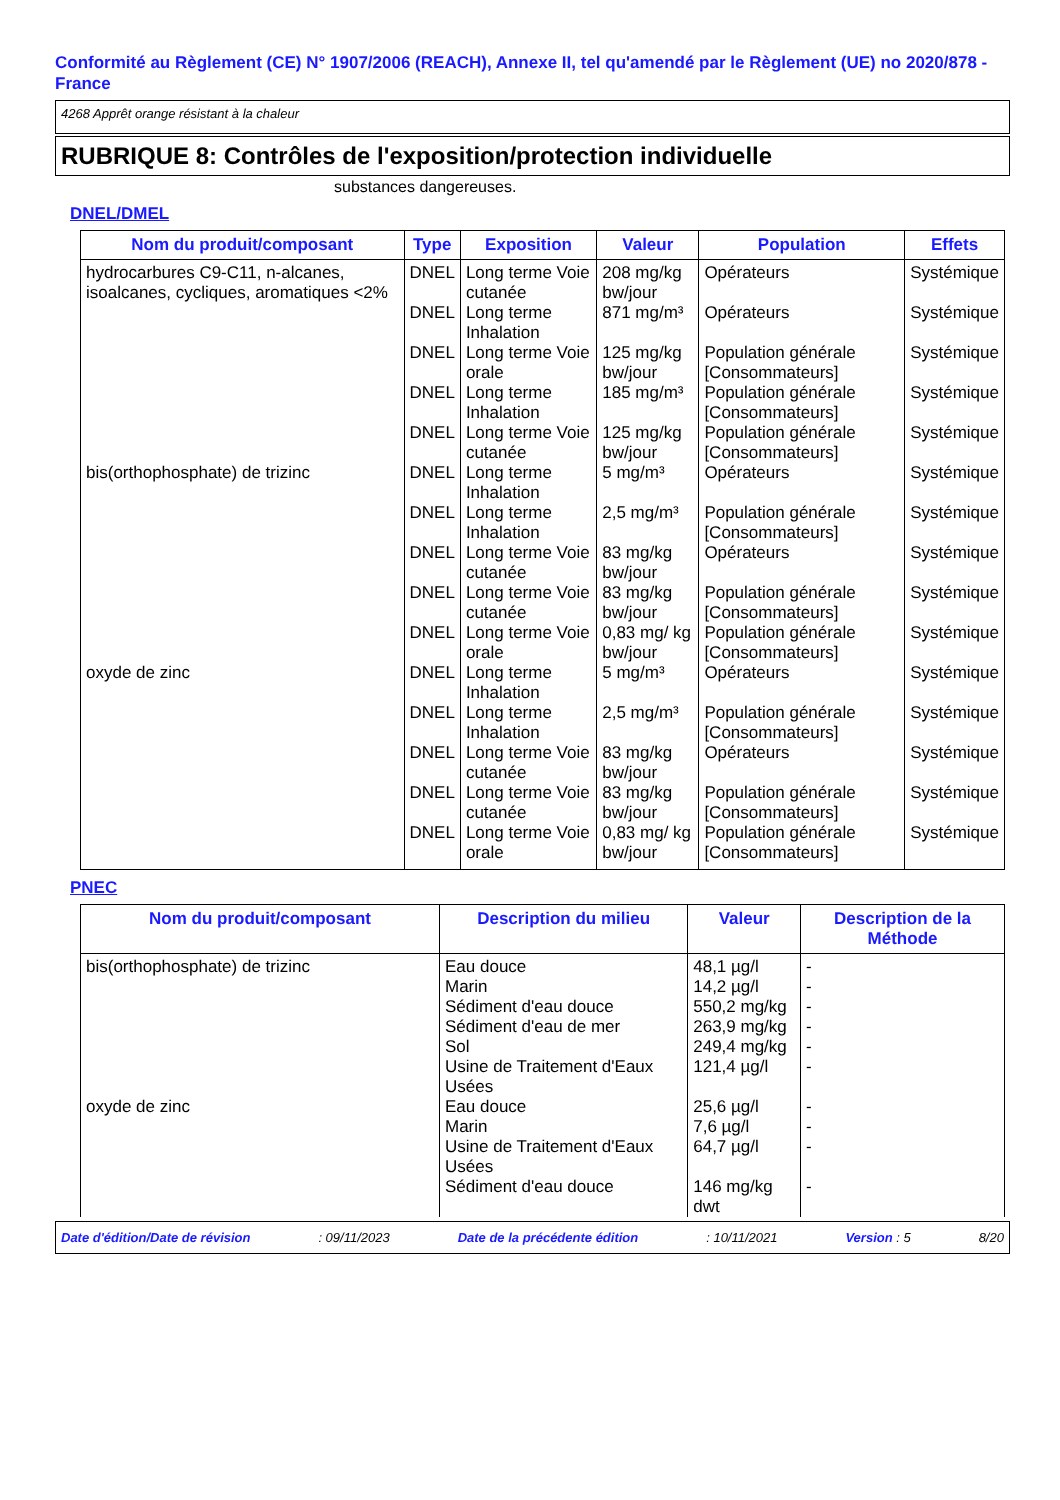Conformité au Règlement (CE) N° 1907/2006 (REACH), Annexe II, tel qu'amendé par le Règlement (UE) no 2020/878 - France
4268 Apprêt orange résistant à la chaleur
RUBRIQUE 8: Contrôles de l'exposition/protection individuelle
substances dangereuses.
DNEL/DMEL
| Nom du produit/composant | Type | Exposition | Valeur | Population | Effets |
| --- | --- | --- | --- | --- | --- |
| hydrocarbures C9-C11, n-alcanes, isoalcanes, cycliques, aromatiques <2% | DNEL | Long terme Voie cutanée | 208 mg/kg bw/jour | Opérateurs | Systémique |
| | DNEL | Long terme Inhalation | 871 mg/m³ | Opérateurs | Systémique |
| | DNEL | Long terme Voie orale | 125 mg/kg bw/jour | Population générale [Consommateurs] | Systémique |
| | DNEL | Long terme Inhalation | 185 mg/m³ | Population générale [Consommateurs] | Systémique |
| | DNEL | Long terme Voie cutanée | 125 mg/kg bw/jour | Population générale [Consommateurs] | Systémique |
| bis(orthophosphate) de trizinc | DNEL | Long terme Inhalation | 5 mg/m³ | Opérateurs | Systémique |
| | DNEL | Long terme Inhalation | 2,5 mg/m³ | Population générale [Consommateurs] | Systémique |
| | DNEL | Long terme Voie cutanée | 83 mg/kg bw/jour | Opérateurs | Systémique |
| | DNEL | Long terme Voie cutanée | 83 mg/kg bw/jour | Population générale [Consommateurs] | Systémique |
| | DNEL | Long terme Voie orale | 0,83 mg/ kg bw/jour | Population générale [Consommateurs] | Systémique |
| oxyde de zinc | DNEL | Long terme Inhalation | 5 mg/m³ | Opérateurs | Systémique |
| | DNEL | Long terme Inhalation | 2,5 mg/m³ | Population générale [Consommateurs] | Systémique |
| | DNEL | Long terme Voie cutanée | 83 mg/kg bw/jour | Opérateurs | Systémique |
| | DNEL | Long terme Voie cutanée | 83 mg/kg bw/jour | Population générale [Consommateurs] | Systémique |
| | DNEL | Long terme Voie orale | 0,83 mg/ kg bw/jour | Population générale [Consommateurs] | Systémique |
PNEC
| Nom du produit/composant | Description du milieu | Valeur | Description de la Méthode |
| --- | --- | --- | --- |
| bis(orthophosphate) de trizinc | Eau douce Marin Sédiment d'eau douce Sédiment d'eau de mer Sol Usine de Traitement d'Eaux Usées | 48,1 µg/l 14,2 µg/l 550,2 mg/kg 263,9 mg/kg 249,4 mg/kg 121,4 µg/l | - - - - - - |
| oxyde de zinc | Eau douce Marin Usine de Traitement d'Eaux Usées Sédiment d'eau douce | 25,6 µg/l 7,6 µg/l 64,7 µg/l 146 mg/kg dwt | - - - - |
Date d'édition/Date de révision: 09/11/2023 Date de la précédente édition: 10/11/2021 Version : 5 8/20